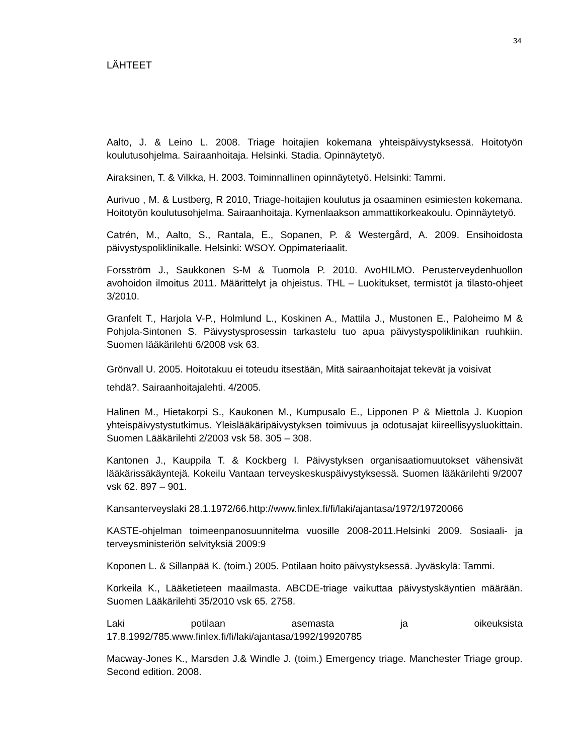34
LÄHTEET
Aalto, J. & Leino L. 2008. Triage hoitajien kokemana yhteispäivystyksessä. Hoitotyön koulutusohjelma. Sairaanhoitaja. Helsinki. Stadia. Opinnäytetyö.
Airaksinen, T. & Vilkka, H. 2003. Toiminnallinen opinnäytetyö. Helsinki: Tammi.
Aurivuo , M. & Lustberg, R 2010, Triage-hoitajien koulutus ja osaaminen esimiesten kokemana. Hoitotyön koulutusohjelma. Sairaanhoitaja. Kymenlaakson ammattikorkeakoulu. Opinnäytetyö.
Catrén, M., Aalto, S., Rantala, E., Sopanen, P. & Westergård, A. 2009. Ensihoidosta päivystyspoliklinikalle. Helsinki: WSOY. Oppimateriaalit.
Forsström J., Saukkonen S-M & Tuomola P. 2010. AvoHILMO. Perusterveydenhuollon avohoidon ilmoitus 2011. Määrittelyt ja ohjeistus. THL – Luokitukset, termistöt ja tilasto-ohjeet 3/2010.
Granfelt T., Harjola V-P., Holmlund L., Koskinen A., Mattila J., Mustonen E., Paloheimo M & Pohjola-Sintonen S. Päivystysprosessin tarkastelu tuo apua päivystyspoliklinikan ruuhkiin. Suomen lääkärilehti 6/2008 vsk 63.
Grönvall U. 2005. Hoitotakuu ei toteudu itsestään, Mitä sairaanhoitajat tekevät ja voisivat tehdä?. Sairaanhoitajalehti. 4/2005.
Halinen M., Hietakorpi S., Kaukonen M., Kumpusalo E., Lipponen P & Miettola J. Kuopion yhteispäivystystutkimus. Yleislääkäripäivystyksen toimivuus ja odotusajat kiireellisyysluokittain. Suomen Lääkärilehti 2/2003 vsk 58. 305 – 308.
Kantonen J., Kauppila T. & Kockberg I. Päivystyksen organisaatiomuutokset vähensivät lääkärissäkäyntejä. Kokeilu Vantaan terveyskeskuspäivystyksessä. Suomen lääkärilehti 9/2007 vsk 62. 897 – 901.
Kansanterveyslaki 28.1.1972/66.http://www.finlex.fi/fi/laki/ajantasa/1972/19720066
KASTE-ohjelman toimeenpanosuunnitelma vuosille 2008-2011.Helsinki 2009. Sosiaali- ja terveysministeriön selvityksiä 2009:9
Koponen L. & Sillanpää K. (toim.) 2005. Potilaan hoito päivystyksessä. Jyväskylä: Tammi.
Korkeila K., Lääketieteen maailmasta. ABCDE-triage vaikuttaa päivystyskäyntien määrään. Suomen Lääkärilehti 35/2010 vsk 65. 2758.
Laki potilaan asemasta ja oikeuksista 17.8.1992/785.www.finlex.fi/fi/laki/ajantasa/1992/19920785
Macway-Jones K., Marsden J.& Windle J. (toim.) Emergency triage. Manchester Triage group. Second edition. 2008.